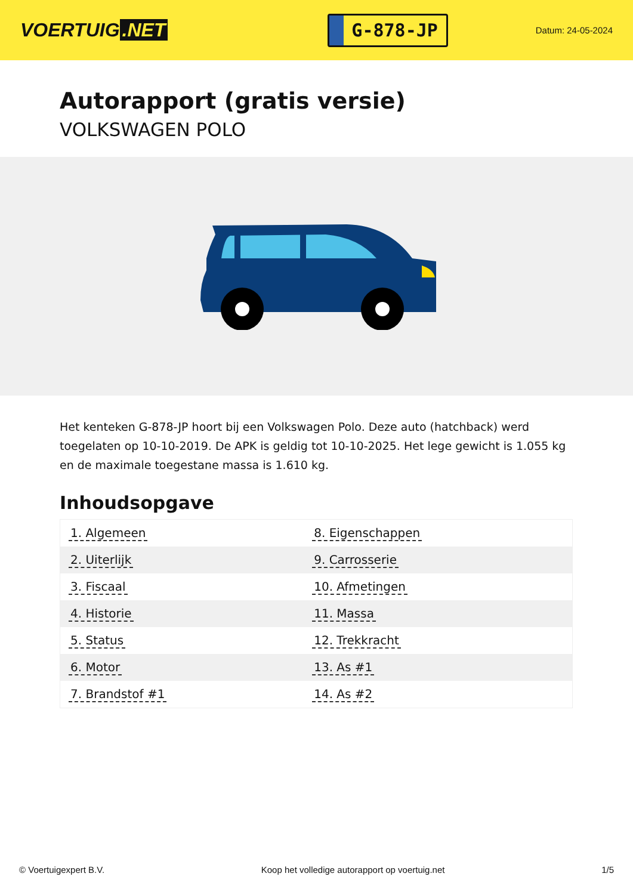VOERTUIG.NET
G-878-JP
Datum: 24-05-2024
Autorapport (gratis versie)
VOLKSWAGEN POLO
Het kenteken G-878-JP hoort bij een Volkswagen Polo. Deze auto (hatchback) werd toegelaten op 10-10-2019. De APK is geldig tot 10-10-2025. Het lege gewicht is 1.055 kg en de maximale toegestane massa is 1.610 kg.
Inhoudsopgave
| 1. Algemeen | 8. Eigenschappen |
| 2. Uiterlijk | 9. Carrosserie |
| 3. Fiscaal | 10. Afmetingen |
| 4. Historie | 11. Massa |
| 5. Status | 12. Trekkracht |
| 6. Motor | 13. As #1 |
| 7. Brandstof #1 | 14. As #2 |
© Voertuigexpert B.V. Koop het volledige autorapport op voertuig.net 1/5